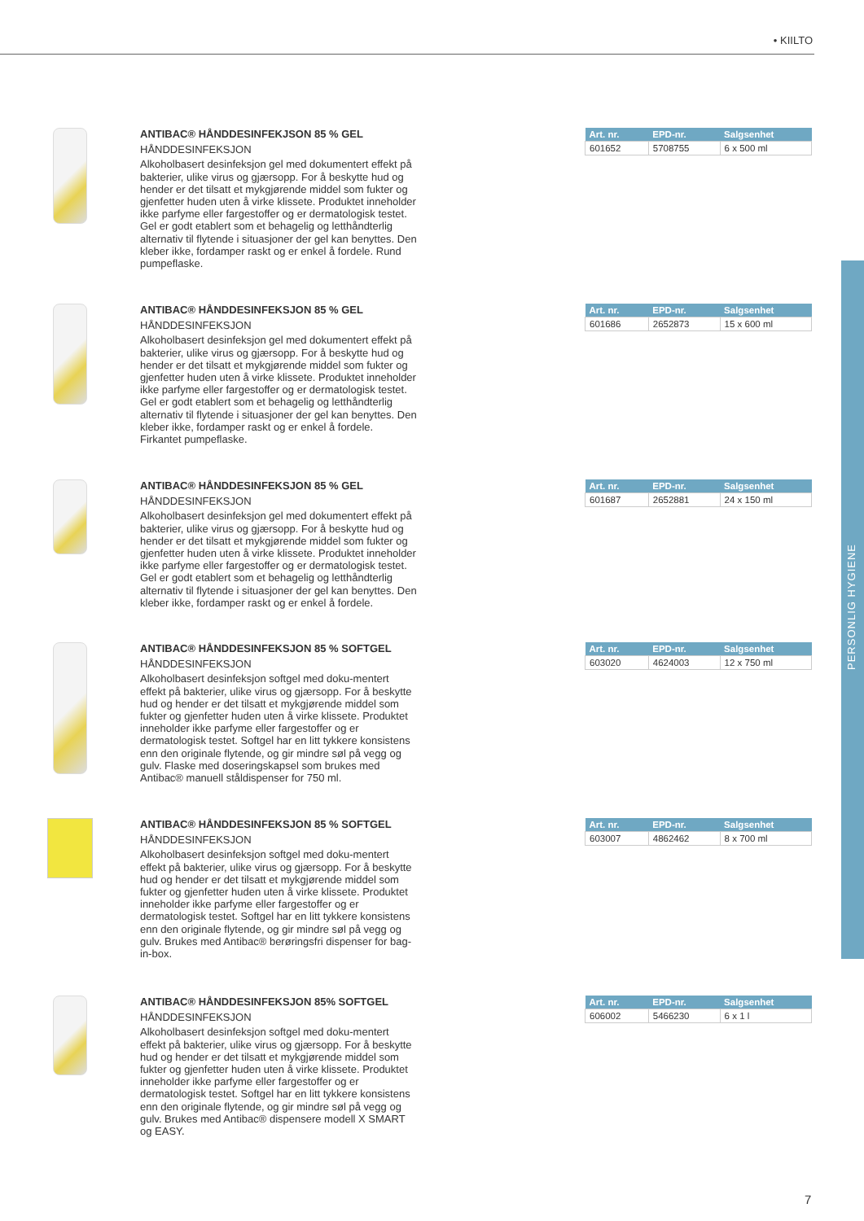• KIILTO
PERSONLIG HYGIENE
ANTIBAC® HÅNDDESINFEKJSON 85 % GEL
HÅNDDESINFEKSJON
Alkoholbasert desinfeksjon gel med dokumentert effekt på bakterier, ulike virus og gjærsopp. For å beskytte hud og hender er det tilsatt et mykgjørende middel som fukter og gjenfetter huden uten å virke klissete. Produktet inneholder ikke parfyme eller fargestoffer og er dermatologisk testet. Gel er godt etablert som et behagelig og letthåndterlig alternativ til flytende i situasjoner der gel kan benyttes. Den kleber ikke, fordamper raskt og er enkel å fordele. Rund pumpeflaske.
| Art. nr. | EPD-nr. | Salgsenhet |
| --- | --- | --- |
| 601652 | 5708755 | 6 x 500 ml |
ANTIBAC® HÅNDDESINFEKSJON 85 % GEL
HÅNDDESINFEKSJON
Alkoholbasert desinfeksjon gel med dokumentert effekt på bakterier, ulike virus og gjærsopp. For å beskytte hud og hender er det tilsatt et mykgjørende middel som fukter og gjenfetter huden uten å virke klissete. Produktet inneholder ikke parfyme eller fargestoffer og er dermatologisk testet. Gel er godt etablert som et behagelig og letthåndterlig alternativ til flytende i situasjoner der gel kan benyttes. Den kleber ikke, fordamper raskt og er enkel å fordele. Firkantet pumpeflaske.
| Art. nr. | EPD-nr. | Salgsenhet |
| --- | --- | --- |
| 601686 | 2652873 | 15 x 600 ml |
ANTIBAC® HÅNDDESINFEKSJON 85 % GEL
HÅNDDESINFEKSJON
Alkoholbasert desinfeksjon gel med dokumentert effekt på bakterier, ulike virus og gjærsopp. For å beskytte hud og hender er det tilsatt et mykgjørende middel som fukter og gjenfetter huden uten å virke klissete. Produktet inneholder ikke parfyme eller fargestoffer og er dermatologisk testet. Gel er godt etablert som et behagelig og letthåndterlig alternativ til flytende i situasjoner der gel kan benyttes. Den kleber ikke, fordamper raskt og er enkel å fordele.
| Art. nr. | EPD-nr. | Salgsenhet |
| --- | --- | --- |
| 601687 | 2652881 | 24 x 150 ml |
ANTIBAC® HÅNDDESINFEKSJON 85 % SOFTGEL
HÅNDDESINFEKSJON
Alkoholbasert desinfeksjon softgel med doku-mentert effekt på bakterier, ulike virus og gjærsopp. For å beskytte hud og hender er det tilsatt et mykgjørende middel som fukter og gjenfetter huden uten å virke klissete. Produktet inneholder ikke parfyme eller fargestoffer og er dermatologisk testet. Softgel har en litt tykkere konsistens enn den originale flytende, og gir mindre søl på vegg og gulv. Flaske med doseringskapsel som brukes med Antibac® manuell ståldispenser for 750 ml.
| Art. nr. | EPD-nr. | Salgsenhet |
| --- | --- | --- |
| 603020 | 4624003 | 12 x 750 ml |
ANTIBAC® HÅNDDESINFEKSJON 85 % SOFTGEL
HÅNDDESINFEKSJON
Alkoholbasert desinfeksjon softgel med doku-mentert effekt på bakterier, ulike virus og gjærsopp. For å beskytte hud og hender er det tilsatt et mykgjørende middel som fukter og gjenfetter huden uten å virke klissete. Produktet inneholder ikke parfyme eller fargestoffer og er dermatologisk testet. Softgel har en litt tykkere konsistens enn den originale flytende, og gir mindre søl på vegg og gulv. Brukes med Antibac® berøringsfri dispenser for bag-in-box.
| Art. nr. | EPD-nr. | Salgsenhet |
| --- | --- | --- |
| 603007 | 4862462 | 8 x 700 ml |
ANTIBAC® HÅNDDESINFEKSJON 85% SOFTGEL
HÅNDDESINFEKSJON
Alkoholbasert desinfeksjon softgel med doku-mentert effekt på bakterier, ulike virus og gjærsopp. For å beskytte hud og hender er det tilsatt et mykgjørende middel som fukter og gjenfetter huden uten å virke klissete. Produktet inneholder ikke parfyme eller fargestoffer og er dermatologisk testet. Softgel har en litt tykkere konsistens enn den originale flytende, og gir mindre søl på vegg og gulv. Brukes med Antibac® dispensere modell X SMART og EASY.
| Art. nr. | EPD-nr. | Salgsenhet |
| --- | --- | --- |
| 606002 | 5466230 | 6 x 1 l |
7